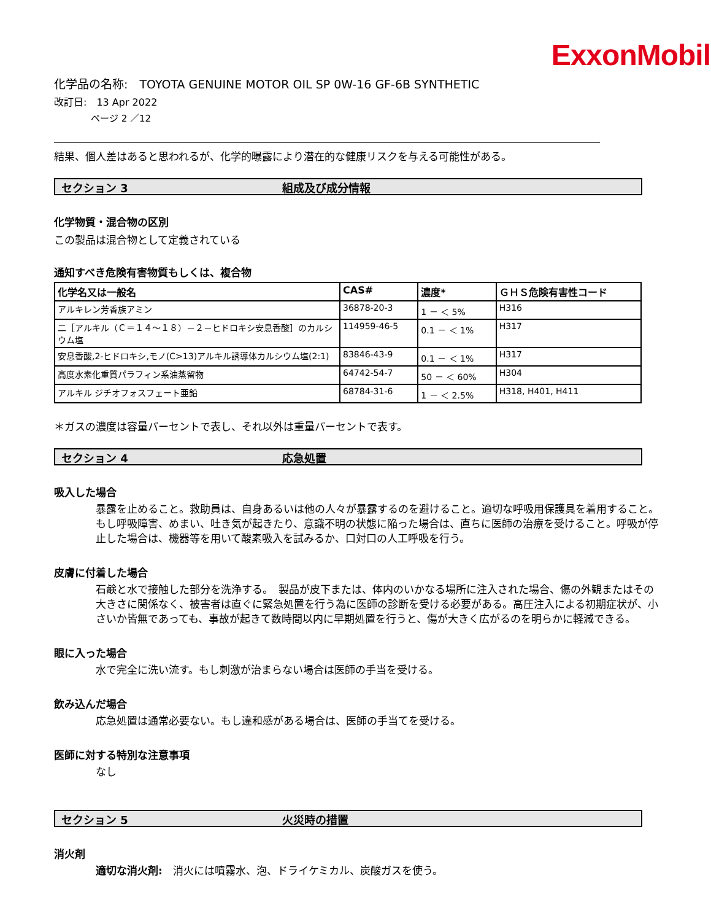ExxonMobil
化学品の名称:　TOYOTA GENUINE MOTOR OIL SP 0W-16 GF-6B SYNTHETIC
改訂日:　13 Apr 2022
ページ 2 ／12
結果、個人差はあると思われるが、化学的曝露により潜在的な健康リスクを与える可能性がある。
セクション 3 組成及び成分情報
化学物質・混合物の区別
この製品は混合物として定義されている
通知すべき危険有害物質もしくは、複合物
| 化学名又は一般名 | CAS# | 濃度* | ＧＨＳ危険有害性コード |
| --- | --- | --- | --- |
| アルキレン芳香族アミン | 36878-20-3 | 1 － ＜ 5% | H316 |
| 二［アルキル（Ｃ＝１４～１８）－２－ヒドロキシ安息香酸］のカルシウム塩 | 114959-46-5 | 0.1 － ＜ 1% | H317 |
| 安息香酸,2-ヒドロキシ,モノ(C>13)アルキル誘導体カルシウム塩(2:1) | 83846-43-9 | 0.1 － ＜ 1% | H317 |
| 高度水素化重質パラフィン系油蒸留物 | 64742-54-7 | 50 － ＜ 60% | H304 |
| アルキル ジチオフォスフェート亜鉛 | 68784-31-6 | 1 － ＜ 2.5% | H318, H401, H411 |
＊ガスの濃度は容量パーセントで表し、それ以外は重量パーセントで表す。
セクション 4 応急処置
吸入した場合
暴露を止めること。救助員は、自身あるいは他の人々が暴露するのを避けること。適切な呼吸用保護具を着用すること。もし呼吸障害、めまい、吐き気が起きたり、意識不明の状態に陥った場合は、直ちに医師の治療を受けること。呼吸が停止した場合は、機器等を用いて酸素吸入を試みるか、口対口の人工呼吸を行う。
皮膚に付着した場合
石鹸と水で接触した部分を洗浄する。　製品が皮下または、体内のいかなる場所に注入された場合、傷の外観またはその大きさに関係なく、被害者は直ぐに緊急処置を行う為に医師の診断を受ける必要がある。高圧注入による初期症状が、小さいか皆無であっても、事故が起きて数時間以内に早期処置を行うと、傷が大きく広がるのを明らかに軽減できる。
眼に入った場合
水で完全に洗い流す。もし刺激が治まらない場合は医師の手当を受ける。
飲み込んだ場合
応急処置は通常必要ない。もし違和感がある場合は、医師の手当てを受ける。
医師に対する特別な注意事項
なし
セクション 5 火災時の措置
消火剤
適切な消火剤:　消火には噴霧水、泡、ドライケミカル、炭酸ガスを使う。